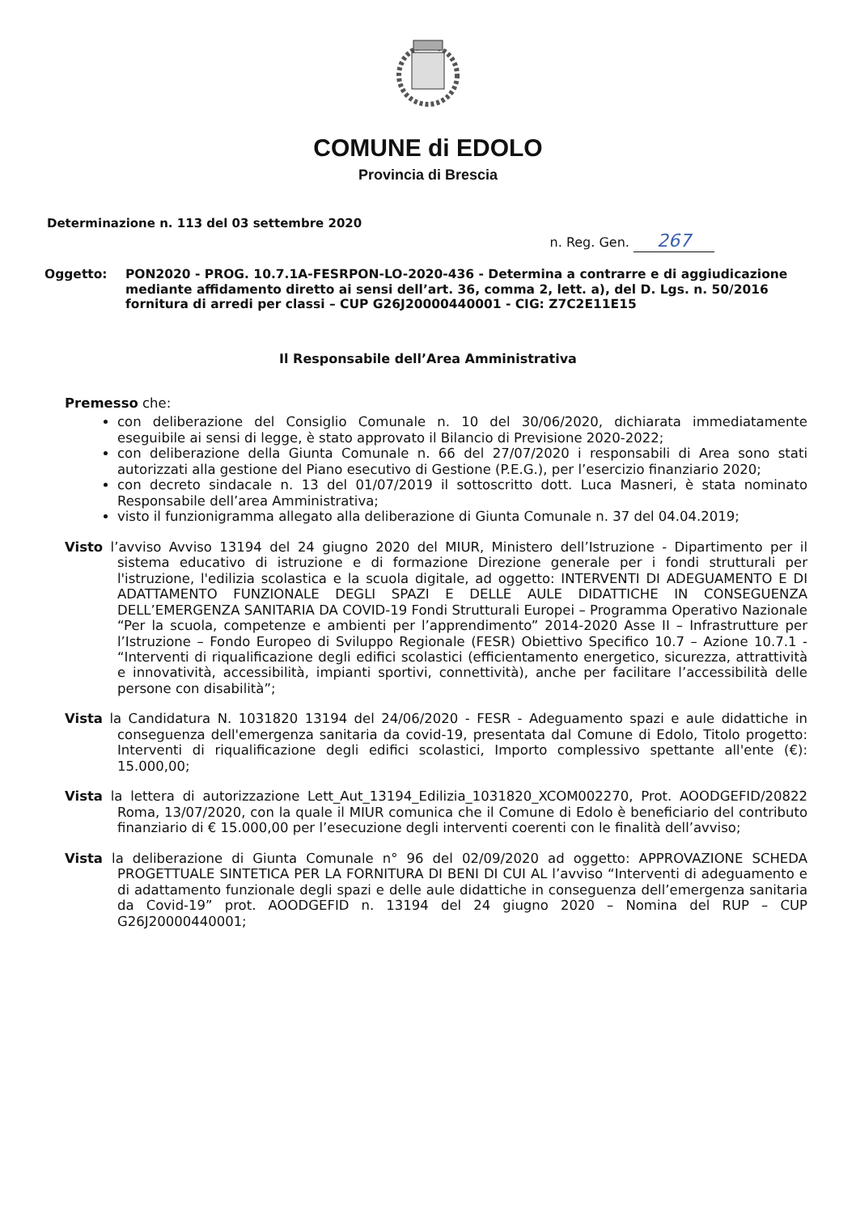COMUNE di EDOLO
Provincia di Brescia
Determinazione n. 113 del 03 settembre 2020
n. Reg. Gen. 267
Oggetto: PON2020 - PROG. 10.7.1A-FESRPON-LO-2020-436 - Determina a contrarre e di aggiudicazione mediante affidamento diretto ai sensi dell’art. 36, comma 2, lett. a), del D. Lgs. n. 50/2016 fornitura di arredi per classi – CUP G26J20000440001 - CIG: Z7C2E11E15
Il Responsabile dell’Area Amministrativa
Premesso che:
con deliberazione del Consiglio Comunale n. 10 del 30/06/2020, dichiarata immediatamente eseguibile ai sensi di legge, è stato approvato il Bilancio di Previsione 2020-2022;
con deliberazione della Giunta Comunale n. 66 del 27/07/2020 i responsabili di Area sono stati autorizzati alla gestione del Piano esecutivo di Gestione (P.E.G.), per l’esercizio finanziario 2020;
con decreto sindacale n. 13 del 01/07/2019 il sottoscritto dott. Luca Masneri, è stata nominato Responsabile dell’area Amministrativa;
visto il funzionigramma allegato alla deliberazione di Giunta Comunale n. 37 del 04.04.2019;
Visto l’avviso Avviso 13194 del 24 giugno 2020 del MIUR, Ministero dell’Istruzione - Dipartimento per il sistema educativo di istruzione e di formazione Direzione generale per i fondi strutturali per l'istruzione, l'edilizia scolastica e la scuola digitale, ad oggetto: INTERVENTI DI ADEGUAMENTO E DI ADATTAMENTO FUNZIONALE DEGLI SPAZI E DELLE AULE DIDATTICHE IN CONSEGUENZA DELL’EMERGENZA SANITARIA DA COVID-19 Fondi Strutturali Europei – Programma Operativo Nazionale “Per la scuola, competenze e ambienti per l’apprendimento” 2014-2020 Asse II – Infrastrutture per l’Istruzione – Fondo Europeo di Sviluppo Regionale (FESR) Obiettivo Specifico 10.7 – Azione 10.7.1 - “Interventi di riqualificazione degli edifici scolastici (efficientamento energetico, sicurezza, attrattività e innovatività, accessibilità, impianti sportivi, connettività), anche per facilitare l’accessibilità delle persone con disabilità”;
Vista la Candidatura N. 1031820 13194 del 24/06/2020 - FESR - Adeguamento spazi e aule didattiche in conseguenza dell'emergenza sanitaria da covid-19, presentata dal Comune di Edolo, Titolo progetto: Interventi di riqualificazione degli edifici scolastici, Importo complessivo spettante all'ente (€): 15.000,00;
Vista la lettera di autorizzazione Lett_Aut_13194_Edilizia_1031820_XCOM002270, Prot. AOODGEFID/20822 Roma, 13/07/2020, con la quale il MIUR comunica che il Comune di Edolo è beneficiario del contributo finanziario di € 15.000,00 per l’esecuzione degli interventi coerenti con le finalità dell’avviso;
Vista la deliberazione di Giunta Comunale n° 96 del 02/09/2020 ad oggetto: APPROVAZIONE SCHEDA PROGETTUALE SINTETICA PER LA FORNITURA DI BENI DI CUI AL l’avviso “Interventi di adeguamento e di adattamento funzionale degli spazi e delle aule didattiche in conseguenza dell’emergenza sanitaria da Covid-19” prot. AOODGEFID n. 13194 del 24 giugno 2020 – Nomina del RUP – CUP G26J20000440001;